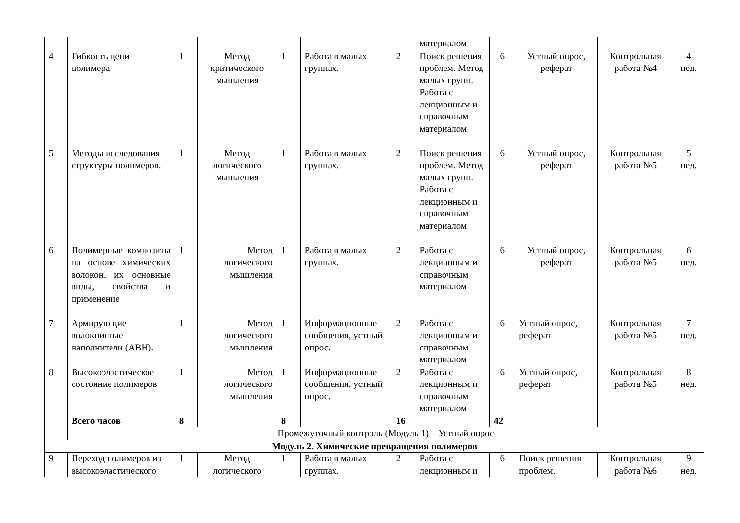| | | | | | | | материалом | | | | |
| 4 | Гибкость цепи полимера. | 1 | Метод критического мышления | 1 | Работа в малых группах. | 2 | Поиск решения проблем. Метод малых групп. Работа с лекционным и справочным материалом | 6 | Устный опрос, реферат | Контрольная работа №4 | 4 нед. |
| 5 | Методы исследования структуры полимеров. | 1 | Метод логического мышления | 1 | Работа в малых группах. | 2 | Поиск решения проблем. Метод малых групп. Работа с лекционным и справочным материалом | 6 | Устный опрос, реферат | Контрольная работа №5 | 5 нед. |
| 6 | Полимерные композиты на основе химических волокон, их основные виды, свойства и применение | 1 | Метод логического мышления | 1 | Работа в малых группах. | 2 | Работа с лекционным и справочным материалом | 6 | Устный опрос, реферат | Контрольная работа №5 | 6 нед. |
| 7 | Армирующие волокнистые наполнители (АВН). | 1 | Метод логического мышления | 1 | Информационные сообщения, устный опрос. | 2 | Работа с лекционным и справочным материалом | 6 | Устный опрос, реферат | Контрольная работа №5 | 7 нед. |
| 8 | Высокоэластическое состояние полимеров | 1 | Метод логического мышления | 1 | Информационные сообщения, устный опрос. | 2 | Работа с лекционным и справочным материалом | 6 | Устный опрос, реферат | Контрольная работа №5 | 8 нед. |
| | Всего часов | 8 | | 8 | | 16 | | 42 | | | |
| | Промежуточный контроль (Модуль 1) – Устный опрос | | | | | | | | | | |
| Модуль 2. Химические превращения полимеров | | | | | | | | | | | |
| 9 | Переход полимеров из высокоэластического | 1 | Метод логического | 1 | Работа в малых группах. | 2 | Работа с лекционным и | 6 | Поиск решения проблем. | Контрольная работа №6 | 9 нед. |